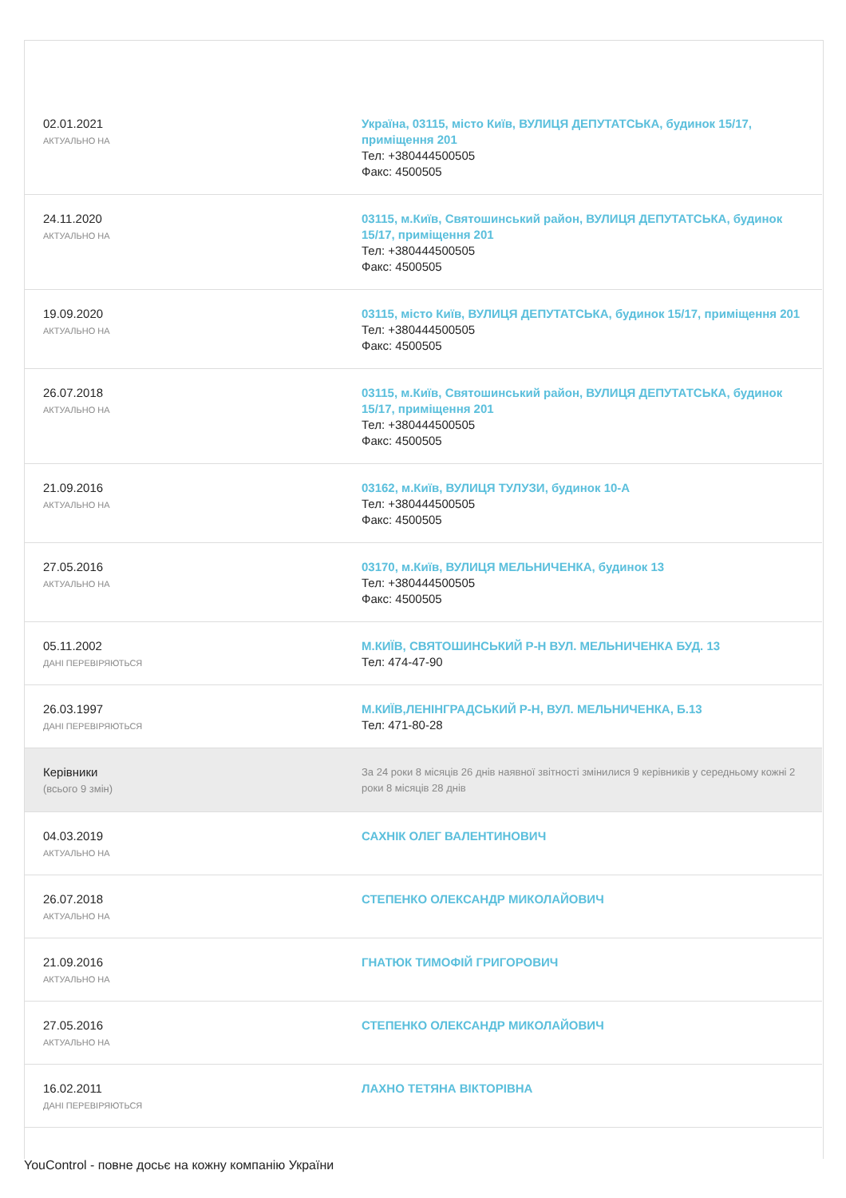| 02.01.2021 АКТУАЛЬНО НА | Україна, 03115, місто Київ, ВУЛИЦЯ ДЕПУТАТСЬКА, будинок 15/17, приміщення 201 Тел: +380444500505 Факс: 4500505 |
| 24.11.2020 АКТУАЛЬНО НА | 03115, м.Київ, Святошинський район, ВУЛИЦЯ ДЕПУТАТСЬКА, будинок 15/17, приміщення 201 Тел: +380444500505 Факс: 4500505 |
| 19.09.2020 АКТУАЛЬНО НА | 03115, місто Київ, ВУЛИЦЯ ДЕПУТАТСЬКА, будинок 15/17, приміщення 201 Тел: +380444500505 Факс: 4500505 |
| 26.07.2018 АКТУАЛЬНО НА | 03115, м.Київ, Святошинський район, ВУЛИЦЯ ДЕПУТАТСЬКА, будинок 15/17, приміщення 201 Тел: +380444500505 Факс: 4500505 |
| 21.09.2016 АКТУАЛЬНО НА | 03162, м.Київ, ВУЛИЦЯ ТУЛУЗИ, будинок 10-А Тел: +380444500505 Факс: 4500505 |
| 27.05.2016 АКТУАЛЬНО НА | 03170, м.Київ, ВУЛИЦЯ МЕЛЬНИЧЕНКА, будинок 13 Тел: +380444500505 Факс: 4500505 |
| 05.11.2002 ДАНІ ПЕРЕВІРЯЮТЬСЯ | М.КИЇВ, СВЯТОШИНСЬКИЙ Р-Н ВУЛ. МЕЛЬНИЧЕНКА БУД. 13 Тел: 474-47-90 |
| 26.03.1997 ДАНІ ПЕРЕВІРЯЮТЬСЯ | М.КИЇВ,ЛЕНІНГРАДСЬКИЙ Р-Н, ВУЛ. МЕЛЬНИЧЕНКА, Б.13 Тел: 471-80-28 |
| Керівники (всього 9 змін) | За 24 роки 8 місяців 26 днів наявної звітності змінилися 9 керівників у середньому кожні 2 роки 8 місяців 28 днів |
| 04.03.2019 АКТУАЛЬНО НА | САХНІК ОЛЕГ ВАЛЕНТИНОВИЧ |
| 26.07.2018 АКТУАЛЬНО НА | СТЕПЕНКО ОЛЕКСАНДР МИКОЛАЙОВИЧ |
| 21.09.2016 АКТУАЛЬНО НА | ГНАТЮК ТИМОФІЙ ГРИГОРОВИЧ |
| 27.05.2016 АКТУАЛЬНО НА | СТЕПЕНКО ОЛЕКСАНДР МИКОЛАЙОВИЧ |
| 16.02.2011 ДАНІ ПЕРЕВІРЯЮТЬСЯ | ЛАХНО ТЕТЯНА ВІКТОРІВНА |
YouControl - повне досьє на кожну компанію України